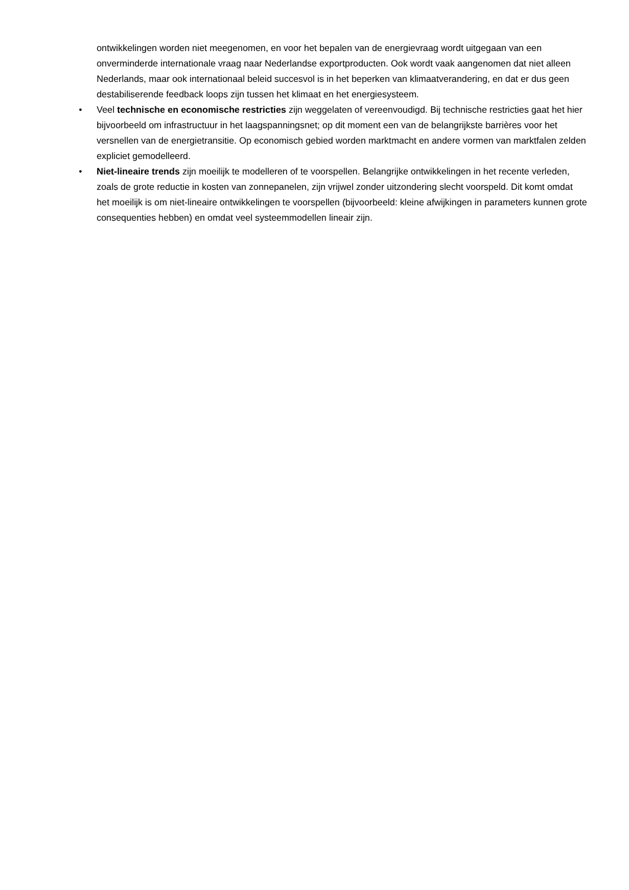ontwikkelingen worden niet meegenomen, en voor het bepalen van de energievraag wordt uitgegaan van een onverminderde internationale vraag naar Nederlandse exportproducten. Ook wordt vaak aangenomen dat niet alleen Nederlands, maar ook internationaal beleid succesvol is in het beperken van klimaatverandering, en dat er dus geen destabiliserende feedback loops zijn tussen het klimaat en het energiesysteem.
• Veel technische en economische restricties zijn weggelaten of vereenvoudigd. Bij technische restricties gaat het hier bijvoorbeeld om infrastructuur in het laagspanningsnet; op dit moment een van de belangrijkste barrières voor het versnellen van de energietransitie. Op economisch gebied worden marktmacht en andere vormen van marktfalen zelden expliciet gemodelleerd.
• Niet-lineaire trends zijn moeilijk te modelleren of te voorspellen. Belangrijke ontwikkelingen in het recente verleden, zoals de grote reductie in kosten van zonnepanelen, zijn vrijwel zonder uitzondering slecht voorspeld. Dit komt omdat het moeilijk is om niet-lineaire ontwikkelingen te voorspellen (bijvoorbeeld: kleine afwijkingen in parameters kunnen grote consequenties hebben) en omdat veel systeemmodellen lineair zijn.